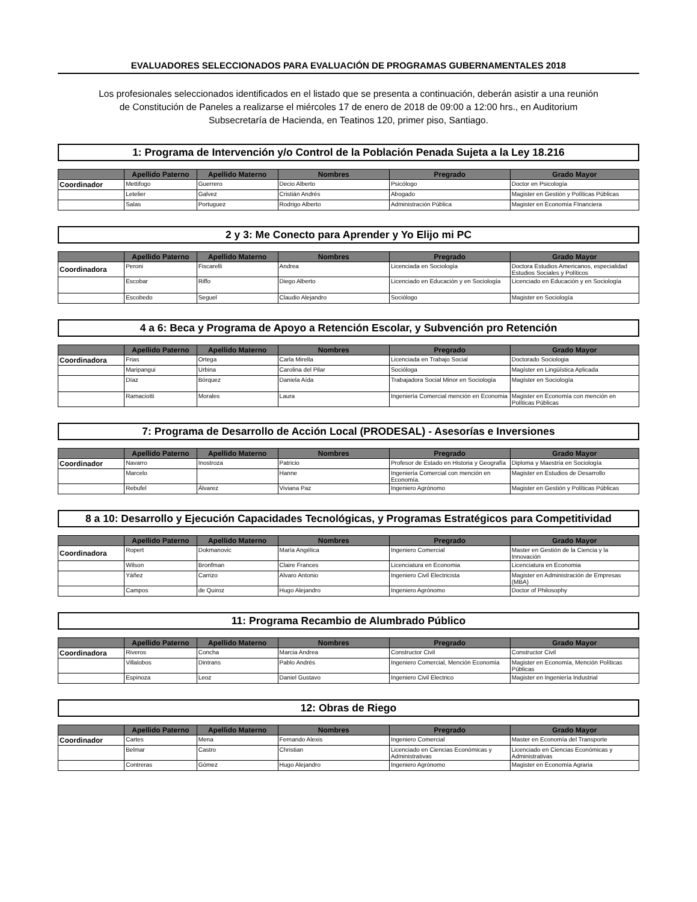EVALUADORES SELECCIONADOS PARA EVALUACIÓN DE PROGRAMAS GUBERNAMENTALES 2018
Los profesionales seleccionados identificados en el listado que se presenta a continuación, deberán asistir a una reunión de Constitución de Paneles a realizarse el miércoles 17 de enero de 2018 de 09:00 a 12:00 hrs., en Auditorium Subsecretaría de Hacienda, en Teatinos 120, primer piso, Santiago.
1: Programa de Intervención y/o Control de la Población Penada Sujeta a la Ley 18.216
| | Apellido Paterno | Apellido Materno | Nombres | Pregrado | Grado Mayor |
| --- | --- | --- | --- | --- | --- |
| Coordinador | Mettifogo | Guerrero | Decio Alberto | Psicólogo | Doctor en Psicología |
| | Letelier | Galvez | Cristián Andrés | Abogado | Magister en Gestión y Políticas Públicas |
| | Salas | Portuguez | Rodrigo Alberto | Administración Pública | Magister en Economía FInanciera |
2 y 3: Me Conecto para Aprender y Yo Elijo mi PC
| | Apellido Paterno | Apellido Materno | Nombres | Pregrado | Grado Mayor |
| --- | --- | --- | --- | --- | --- |
| Coordinadora | Peroni | Fiscarelli | Andrea | Licenciada en Sociología | Doctora Estudios Americanos, especialidad Estudios Sociales y Políticos |
| | Escobar | Riffo | Diego Alberto | Licenciado en Educación y en Sociología | Licenciado en Educación y en Sociología |
| | Escobedo | Seguel | Claudio Alejandro | Sociólogo | Magister en Sociología |
4 a 6: Beca y Programa de Apoyo a Retención Escolar, y Subvención pro Retención
| | Apellido Paterno | Apellido Materno | Nombres | Pregrado | Grado Mayor |
| --- | --- | --- | --- | --- | --- |
| Coordinadora | Frias | Ortega | Carla Mirella | Licenciada en Trabajo Social | Doctorado Sociologia |
| | Maripangui | Urbina | Carolina del Pilar | Socióloga | Magíster en Lingüística Aplicada |
| | Díaz | Bórquez | Daniela Aída | Trabajadora Social Minor en Sociología | Magíster en Sociología |
| | Ramaciotti | Morales | Laura | Ingeniería Comercial mención en Economia | Magister en Economía con mención en Políticas Públicas |
7: Programa de Desarrollo de Acción Local (PRODESAL) - Asesorías e Inversiones
| | Apellido Paterno | Apellido Materno | Nombres | Pregrado | Grado Mayor |
| --- | --- | --- | --- | --- | --- |
| Coordinador | Navarro | Inostroza | Patricio | Profesor de Estado en Historia y Geografía | Diploma y Maestría en Sociología |
| | Marcelo | | Hanne | Ingeniería Comercial con mención en Economía. | Magister en Estudios de Desarrollo |
| | Rebufel | Álvarez | Viviana Paz | Ingeniero Agrónomo | Magister en Gestión y Políticas Públicas |
8 a 10: Desarrollo y Ejecución Capacidades Tecnológicas, y Programas Estratégicos para Competitividad
| | Apellido Paterno | Apellido Materno | Nombres | Pregrado | Grado Mayor |
| --- | --- | --- | --- | --- | --- |
| Coordinadora | Ropert | Dokmanovic | María Angélica | Ingeniero Comercial | Master en Gestión de la Ciencia y la Innovación |
| | Wilson | Bronfman | Claire Frances | Licenciatura en Economia | Licenciatura en Economia |
| | Yáñez | Carrizo | Alvaro Antonio | Ingeniero Civil Electricista | Magister en Administración de Empresas (MBA) |
| | Campos | de Quiroz | Hugo Alejandro | Ingeniero Agrónomo | Doctor of Philosophy |
11: Programa Recambio de Alumbrado Público
| | Apellido Paterno | Apellido Materno | Nombres | Pregrado | Grado Mayor |
| --- | --- | --- | --- | --- | --- |
| Coordinadora | Riveros | Concha | Marcia Andrea | Constructor Civil | Constructor Civil |
| | Villalobos | Dintrans | Pablo Andrés | Ingeniero Comercial, Mención Economía | Magister en Economía, Mención Políticas Públicas |
| | Espinoza | Leoz | Daniel Gustavo | Ingeniero Civil Electrico | Magister en Ingeniería Industrial |
12: Obras de Riego
| | Apellido Paterno | Apellido Materno | Nombres | Pregrado | Grado Mayor |
| --- | --- | --- | --- | --- | --- |
| Coordinador | Cartes | Mena | Fernando Alexis | Ingeniero Comercial | Master en Economía del Transporte |
| | Belmar | Castro | Christian | Licenciado en Ciencias Económicas y Administrativas | Licenciado en Ciencias Económicas y Administrativas |
| | Contreras | Gómez | Hugo Alejandro | Ingeniero Agrónomo | Magister en Economía Agraria |